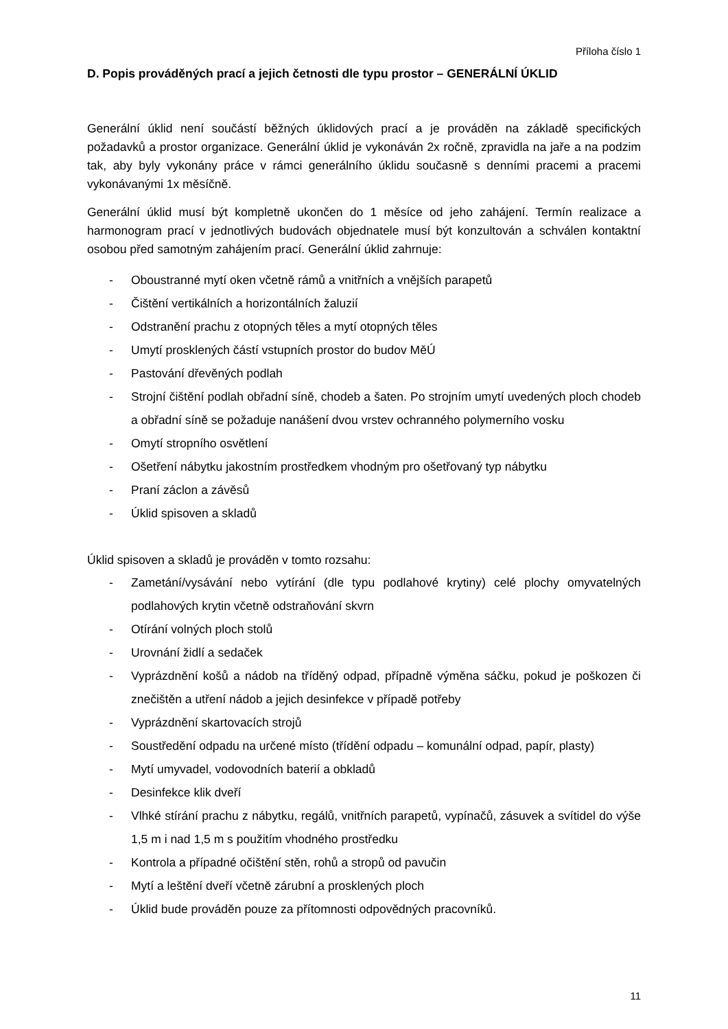Příloha číslo 1
D. Popis prováděných prací a jejich četnosti dle typu prostor – GENERÁLNÍ ÚKLID
Generální úklid není součástí běžných úklidových prací a je prováděn na základě specifických požadavků a prostor organizace. Generální úklid je vykonáván 2x ročně, zpravidla na jaře a na podzim tak, aby byly vykonány práce v rámci generálního úklidu současně s denními pracemi a pracemi vykonávanými 1x měsíčně.
Generální úklid musí být kompletně ukončen do 1 měsíce od jeho zahájení. Termín realizace a harmonogram prací v jednotlivých budovách objednatele musí být konzultován a schválen kontaktní osobou před samotným zahájením prací. Generální úklid zahrnuje:
- Oboustranné mytí oken včetně rámů a vnitřních a vnějších parapetů
- Čištění vertikálních a horizontálních žaluzií
- Odstranění prachu z otopných těles a mytí otopných těles
- Umytí prosklených částí vstupních prostor do budov MěÚ
- Pastování dřevěných podlah
- Strojní čištění podlah obřadní síně, chodeb a šaten. Po strojním umytí uvedených ploch chodeb a obřadní síně se požaduje nanášení dvou vrstev ochranného polymerního vosku
- Omytí stropního osvětlení
- Ošetření nábytku jakostním prostředkem vhodným pro ošetřovaný typ nábytku
- Praní záclon a závěsů
- Úklid spisoven a skladů
Úklid spisoven a skladů je prováděn v tomto rozsahu:
- Zametání/vysávání nebo vytírání (dle typu podlahové krytiny) celé plochy omyvatelných podlahových krytin včetně odstraňování skvrn
- Otírání volných ploch stolů
- Urovnání židlí a sedaček
- Vyprázdnění košů a nádob na tříděný odpad, případně výměna sáčku, pokud je poškozen či znečištěn a utření nádob a jejich desinfekce v případě potřeby
- Vyprázdnění skartovacích strojů
- Soustředění odpadu na určené místo (třídění odpadu – komunální odpad, papír, plasty)
- Mytí umyvadel, vodovodních baterií a obkladů
- Desinfekce klik dveří
- Vlhké stírání prachu z nábytku, regálů, vnitřních parapetů, vypínačů, zásuvek a svítidel do výše 1,5 m i nad 1,5 m s použitím vhodného prostředku
- Kontrola a případné očištění stěn, rohů a stropů od pavučin
- Mytí a leštění dveří včetně zárubní a prosklených ploch
- Úklid bude prováděn pouze za přítomnosti odpovědných pracovníků.
11